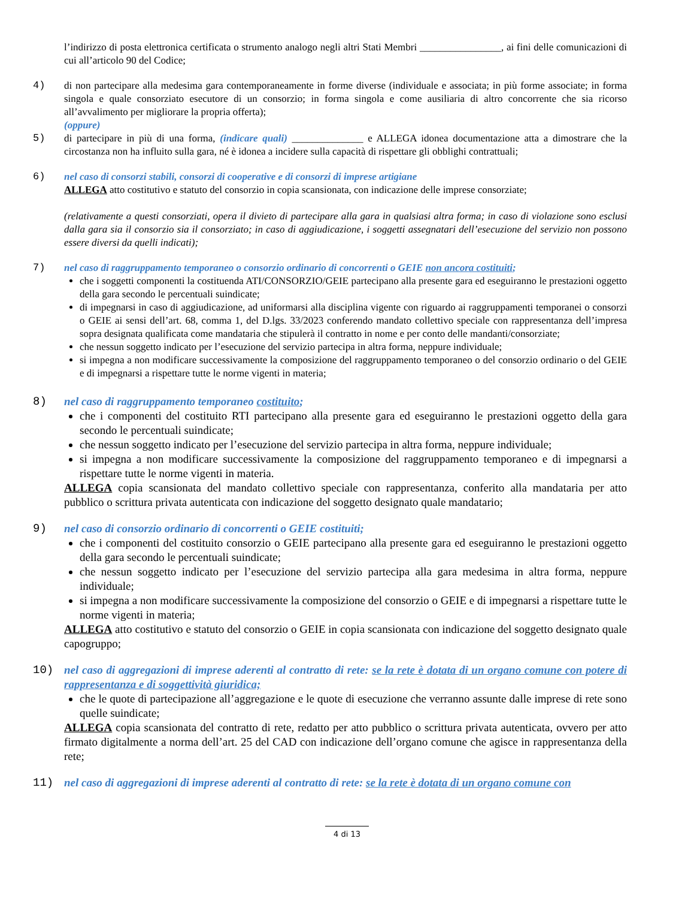l’indirizzo di posta elettronica certificata o strumento analogo negli altri Stati Membri ________________, ai fini delle comunicazioni di cui all’articolo 90 del Codice;
4) di non partecipare alla medesima gara contemporaneamente in forme diverse (individuale e associata; in più forme associate; in forma singola e quale consorziato esecutore di un consorzio; in forma singola e come ausiliaria di altro concorrente che sia ricorso all’avvalimento per migliorare la propria offerta);
(oppure)
5) di partecipare in più di una forma, (indicare quali) ______________ e ALLEGA idonea documentazione atta a dimostrare che la circostanza non ha influito sulla gara, né è idonea a incidere sulla capacità di rispettare gli obblighi contrattuali;
6) nel caso di consorzi stabili, consorzi di cooperative e di consorzi di imprese artigiane
ALLEGA atto costitutivo e statuto del consorzio in copia scansionata, con indicazione delle imprese consorziate;
(relativamente a questi consorziati, opera il divieto di partecipare alla gara in qualsiasi altra forma; in caso di violazione sono esclusi dalla gara sia il consorzio sia il consorziato; in caso di aggiudicazione, i soggetti assegnatari dell’esecuzione del servizio non possono essere diversi da quelli indicati);
7) nel caso di raggruppamento temporaneo o consorzio ordinario di concorrenti o GEIE non ancora costituiti;
che i soggetti componenti la costituenda ATI/CONSORZIO/GEIE partecipano alla presente gara ed eseguiranno le prestazioni oggetto della gara secondo le percentuali suindicate;
di impegnarsi in caso di aggiudicazione, ad uniformarsi alla disciplina vigente con riguardo ai raggruppamenti temporanei o consorzi o GEIE ai sensi dell’art. 68, comma 1, del D.lgs. 33/2023 conferendo mandato collettivo speciale con rappresentanza dell’impresa sopra designata qualificata come mandataria che stipulerà il contratto in nome e per conto delle mandanti/consorziate;
che nessun soggetto indicato per l’esecuzione del servizio partecipa in altra forma, neppure individuale;
si impegna a non modificare successivamente la composizione del raggruppamento temporaneo o del consorzio ordinario o del GEIE e di impegnarsi a rispettare tutte le norme vigenti in materia;
8) nel caso di raggruppamento temporaneo costituito;
che i componenti del costituito RTI partecipano alla presente gara ed eseguiranno le prestazioni oggetto della gara secondo le percentuali suindicate;
che nessun soggetto indicato per l’esecuzione del servizio partecipa in altra forma, neppure individuale;
si impegna a non modificare successivamente la composizione del raggruppamento temporaneo e di impegnarsi a rispettare tutte le norme vigenti in materia.
ALLEGA copia scansionata del mandato collettivo speciale con rappresentanza, conferito alla mandataria per atto pubblico o scrittura privata autenticata con indicazione del soggetto designato quale mandatario;
9) nel caso di consorzio ordinario di concorrenti o GEIE costituiti;
che i componenti del costituito consorzio o GEIE partecipano alla presente gara ed eseguiranno le prestazioni oggetto della gara secondo le percentuali suindicate;
che nessun soggetto indicato per l’esecuzione del servizio partecipa alla gara medesima in altra forma, neppure individuale;
si impegna a non modificare successivamente la composizione del consorzio o GEIE e di impegnarsi a rispettare tutte le norme vigenti in materia;
ALLEGA atto costitutivo e statuto del consorzio o GEIE in copia scansionata con indicazione del soggetto designato quale capogruppo;
10) nel caso di aggregazioni di imprese aderenti al contratto di rete: se la rete è dotata di un organo comune con potere di rappresentanza e di soggettività giuridica;
che le quote di partecipazione all’aggregazione e le quote di esecuzione che verranno assunte dalle imprese di rete sono quelle suindicate;
ALLEGA copia scansionata del contratto di rete, redatto per atto pubblico o scrittura privata autenticata, ovvero per atto firmato digitalmente a norma dell’art. 25 del CAD con indicazione dell’organo comune che agisce in rappresentanza della rete;
11) nel caso di aggregazioni di imprese aderenti al contratto di rete: se la rete è dotata di un organo comune con
4 di 13